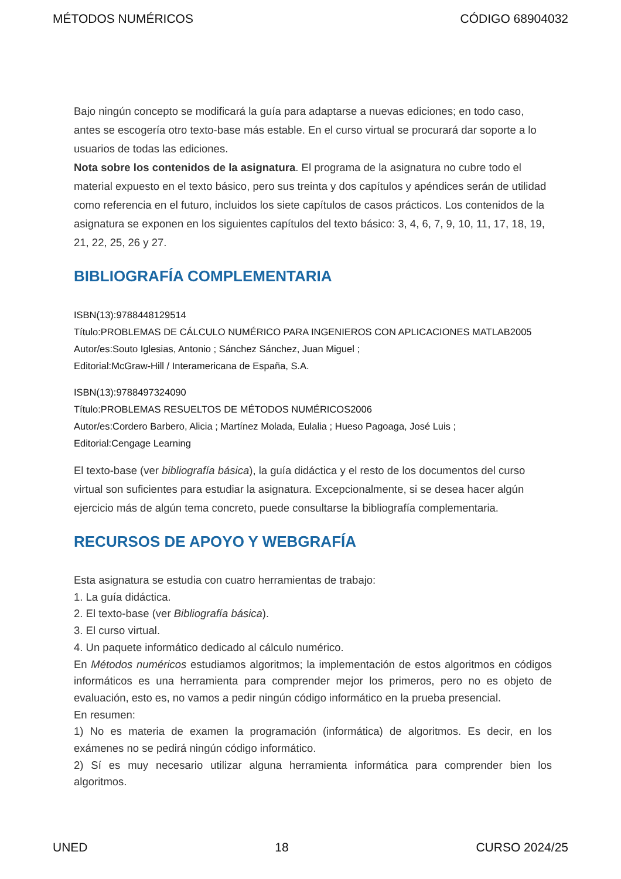MÉTODOS NUMÉRICOS CÓDIGO 68904032
Bajo ningún concepto se modificará la guía para adaptarse a nuevas ediciones; en todo caso, antes se escogería otro texto-base más estable. En el curso virtual se procurará dar soporte a lo usuarios de todas las ediciones.
Nota sobre los contenidos de la asignatura. El programa de la asignatura no cubre todo el material expuesto en el texto básico, pero sus treinta y dos capítulos y apéndices serán de utilidad como referencia en el futuro, incluidos los siete capítulos de casos prácticos. Los contenidos de la asignatura se exponen en los siguientes capítulos del texto básico: 3, 4, 6, 7, 9, 10, 11, 17, 18, 19, 21, 22, 25, 26 y 27.
BIBLIOGRAFÍA COMPLEMENTARIA
ISBN(13):9788448129514
Título:PROBLEMAS DE CÁLCULO NUMÉRICO PARA INGENIEROS CON APLICACIONES MATLAB2005
Autor/es:Souto Iglesias, Antonio ; Sánchez Sánchez, Juan Miguel ;
Editorial:McGraw-Hill / Interamericana de España, S.A.
ISBN(13):9788497324090
Título:PROBLEMAS RESUELTOS DE MÉTODOS NUMÉRICOS2006
Autor/es:Cordero Barbero, Alicia ; Martínez Molada, Eulalia ; Hueso Pagoaga, José Luis ;
Editorial:Cengage Learning
El texto-base (ver bibliografía básica), la guía didáctica y el resto de los documentos del curso virtual son suficientes para estudiar la asignatura. Excepcionalmente, si se desea hacer algún ejercicio más de algún tema concreto, puede consultarse la bibliografía complementaria.
RECURSOS DE APOYO Y WEBGRAFÍA
Esta asignatura se estudia con cuatro herramientas de trabajo:
1. La guía didáctica.
2. El texto-base (ver Bibliografía básica).
3. El curso virtual.
4. Un paquete informático dedicado al cálculo numérico.
En Métodos numéricos estudiamos algoritmos; la implementación de estos algoritmos en códigos informáticos es una herramienta para comprender mejor los primeros, pero no es objeto de evaluación, esto es, no vamos a pedir ningún código informático en la prueba presencial.
En resumen:
1) No es materia de examen la programación (informática) de algoritmos. Es decir, en los exámenes no se pedirá ningún código informático.
2) Sí es muy necesario utilizar alguna herramienta informática para comprender bien los algoritmos.
UNED 18 CURSO 2024/25